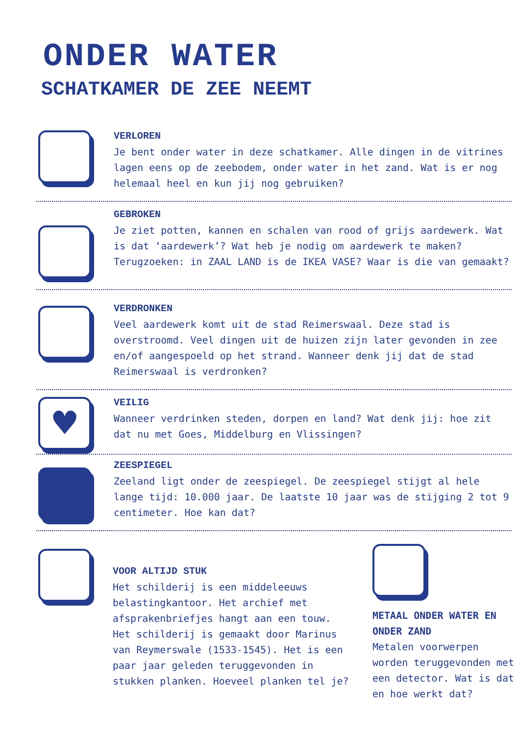ONDER WATER
SCHATKAMER DE ZEE NEEMT
VERLOREN
Je bent onder water in deze schatkamer. Alle dingen in de vitrines lagen eens op de zeebodem, onder water in het zand. Wat is er nog helemaal heel en kun jij nog gebruiken?
GEBROKEN
Je ziet potten, kannen en schalen van rood of grijs aardewerk. Wat is dat ‘aardewerk’? Wat heb je nodig om aardewerk te maken? Terugzoeken: in ZAAL LAND is de IKEA VASE? Waar is die van gemaakt?
VERDRONKEN
Veel aardewerk komt uit de stad Reimerswaal. Deze stad is overstroomd. Veel dingen uit de huizen zijn later gevonden in zee en/of aangespoeld op het strand. Wanneer denk jij dat de stad Reimerswaal is verdronken?
♥
VEILIG
Wanneer verdrinken steden, dorpen en land? Wat denk jij: hoe zit dat nu met Goes, Middelburg en Vlissingen?
ZEESPIEGEL
Zeeland ligt onder de zeespiegel. De zeespiegel stijgt al hele lange tijd: 10.000 jaar. De laatste 10 jaar was de stijging 2 tot 9 centimeter. Hoe kan dat?
VOOR ALTIJD STUK
Het schilderij is een middeleeuws belastingkantoor. Het archief met afsprakenbriefjes hangt aan een touw. Het schilderij is gemaakt door Marinus van Reymerswale (1533-1545). Het is een paar jaar geleden teruggevonden in stukken planken. Hoeveel planken tel je?
METAAL ONDER WATER EN ONDER ZAND
Metalen voorwerpen worden teruggevonden met een detector. Wat is dat en hoe werkt dat?